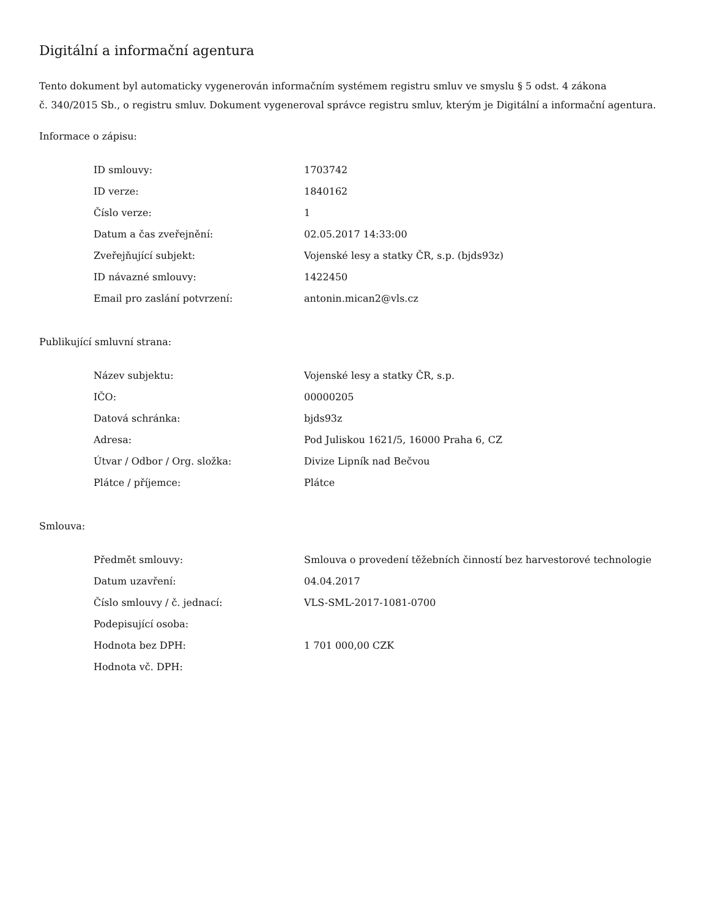Digitální a informační agentura
Tento dokument byl automaticky vygenerován informačním systémem registru smluv ve smyslu § 5 odst. 4 zákona
č. 340/2015 Sb., o registru smluv. Dokument vygeneroval správce registru smluv, kterým je Digitální a informační agentura.
Informace o zápisu:
| ID smlouvy: | 1703742 |
| ID verze: | 1840162 |
| Číslo verze: | 1 |
| Datum a čas zveřejnění: | 02.05.2017 14:33:00 |
| Zveřejňující subjekt: | Vojenské lesy a statky ČR, s.p. (bjds93z) |
| ID návazné smlouvy: | 1422450 |
| Email pro zaslání potvrzení: | antonin.mican2@vls.cz |
Publikující smluvní strana:
| Název subjektu: | Vojenské lesy a statky ČR, s.p. |
| IČO: | 00000205 |
| Datová schránka: | bjds93z |
| Adresa: | Pod Juliskou 1621/5, 16000 Praha 6, CZ |
| Útvar / Odbor / Org. složka: | Divize Lipník nad Bečvou |
| Plátce / příjemce: | Plátce |
Smlouva:
| Předmět smlouvy: | Smlouva o provedení těžebních činností bez harvestorové technologie |
| Datum uzavření: | 04.04.2017 |
| Číslo smlouvy / č. jednací: | VLS-SML-2017-1081-0700 |
| Podepisující osoba: | |
| Hodnota bez DPH: | 1 701 000,00 CZK |
| Hodnota vč. DPH: | |